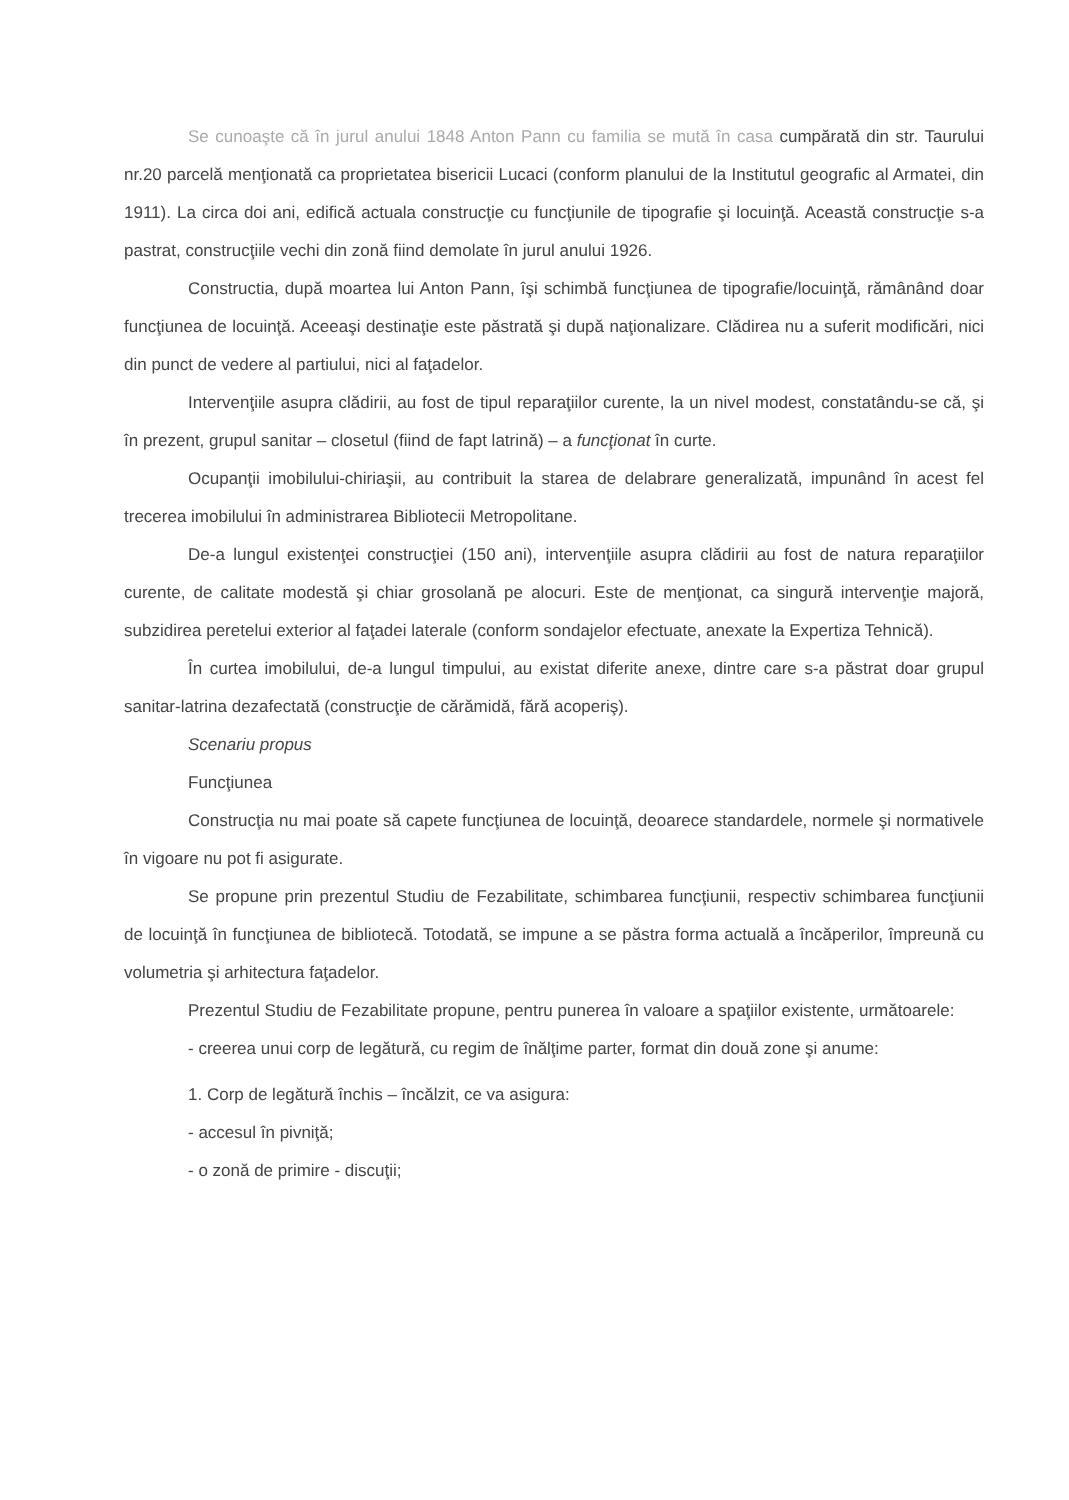Se cunoaşte că în jurul anului 1848 Anton Pann cu familia se mută în casa cumpărată din str. Taurului nr.20 parcelă menţionată ca proprietatea bisericii Lucaci (conform planului de la Institutul geografic al Armatei, din 1911). La circa doi ani, edifică actuala construcţie cu funcţiunile de tipografie şi locuinţă. Această construcţie s-a pastrat, construcţiile vechi din zonă fiind demolate în jurul anului 1926.
Constructia, după moartea lui Anton Pann, îşi schimbă funcţiunea de tipografie/locuinţă, rămânând doar funcţiunea de locuinţă. Aceeaşi destinaţie este păstrată şi după naţionalizare. Clădirea nu a suferit modificări, nici din punct de vedere al partiului, nici al faţadelor.
Intervenţiile asupra clădirii, au fost de tipul reparaţiilor curente, la un nivel modest, constatându-se că, şi în prezent, grupul sanitar – closetul (fiind de fapt latrină) – a funcţionat în curte.
Ocupanţii imobilului-chiriaşii, au contribuit la starea de delabrare generalizată, impunând în acest fel trecerea imobilului în administrarea Bibliotecii Metropolitane.
De-a lungul existenţei construcţiei (150 ani), intervenţiile asupra clădirii au fost de natura reparaţiilor curente, de calitate modestă şi chiar grosolană pe alocuri. Este de menţionat, ca singură intervenţie majoră, subzidirea peretelui exterior al faţadei laterale (conform sondajelor efectuate, anexate la Expertiza Tehnică).
În curtea imobilului, de-a lungul timpului, au existat diferite anexe, dintre care s-a păstrat doar grupul sanitar-latrina dezafectată (construcţie de cărămidă, fără acoperiş).
Scenariu propus
Funcţiunea
Construcţia nu mai poate să capete funcţiunea de locuinţă, deoarece standardele, normele şi normativele în vigoare nu pot fi asigurate.
Se propune prin prezentul Studiu de Fezabilitate, schimbarea funcţiunii, respectiv schimbarea funcţiunii de locuinţă în funcţiunea de bibliotecă. Totodată, se impune a se păstra forma actuală a încăperilor, împreună cu volumetria şi arhitectura faţadelor.
Prezentul Studiu de Fezabilitate propune, pentru punerea în valoare a spaţiilor existente, următoarele:
- creerea unui corp de legătură, cu regim de înălţime parter, format din două zone şi anume:
1. Corp de legătură închis – încălzit, ce va asigura:
- accesul în pivniţă;
- o zonă de primire - discuţii;